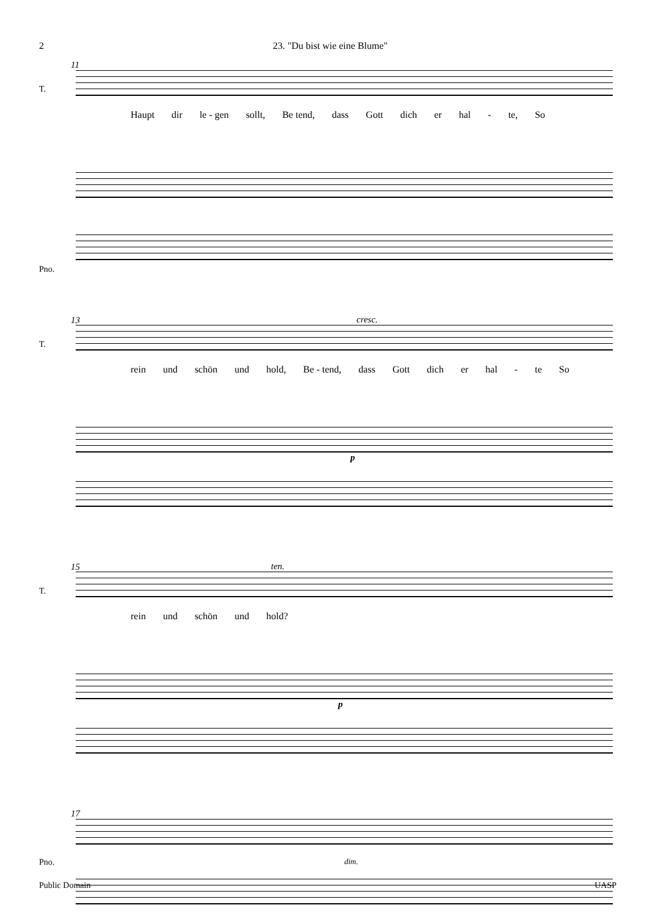2 23. "Du bist wie eine Blume"
11
T.
Haupt dir le - gen sollt, Be tend, dass Gott dich er hal - te, So
Pno.
13
cresc.
T.
rein und schön und hold, Be - tend, dass Gott dich er hal - te So
p
15
ten.
T.
rein und schön und hold?
p
17
Pno.
dim.
Public Domain UASP